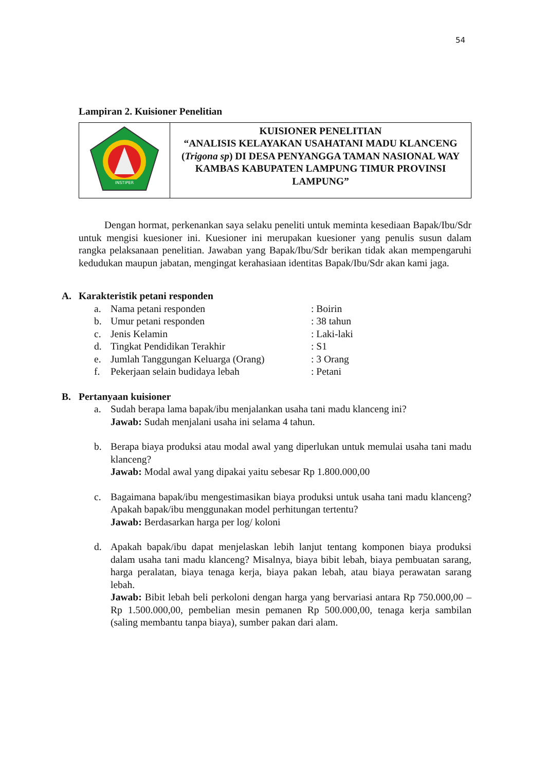54
Lampiran 2. Kuisioner Penelitian
| INSTIPER | KUISIONER PENELITIAN “ANALISIS KELAYAKAN USAHATANI MADU KLANCENG ( Trigona sp ) DI DESA PENYANGGA TAMAN NASIONAL WAY KAMBAS KABUPATEN LAMPUNG TIMUR PROVINSI LAMPUNG” |
Dengan hormat, perkenankan saya selaku peneliti untuk meminta kesediaan Bapak/Ibu/Sdr untuk mengisi kuesioner ini. Kuesioner ini merupakan kuesioner yang penulis susun dalam rangka pelaksanaan penelitian. Jawaban yang Bapak/Ibu/Sdr berikan tidak akan mempengaruhi kedudukan maupun jabatan, mengingat kerahasiaan identitas Bapak/Ibu/Sdr akan kami jaga.
A. Karakteristik petani responden
| a. | Nama petani responden | : Boirin |
| b. | Umur petani responden | : 38 tahun |
| c. | Jenis Kelamin | : Laki-laki |
| d. | Tingkat Pendidikan Terakhir | : S1 |
| e. | Jumlah Tanggungan Keluarga (Orang) | : 3 Orang |
| f. | Pekerjaan selain budidaya lebah | : Petani |
B. Pertanyaan kuisioner
a. Sudah berapa lama bapak/ibu menjalankan usaha tani madu klanceng ini?
Jawab: Sudah menjalani usaha ini selama 4 tahun.
b. Berapa biaya produksi atau modal awal yang diperlukan untuk memulai usaha tani madu klanceng?
Jawab: Modal awal yang dipakai yaitu sebesar Rp 1.800.000,00
c. Bagaimana bapak/ibu mengestimasikan biaya produksi untuk usaha tani madu klanceng? Apakah bapak/ibu menggunakan model perhitungan tertentu?
Jawab: Berdasarkan harga per log/ koloni
d. Apakah bapak/ibu dapat menjelaskan lebih lanjut tentang komponen biaya produksi dalam usaha tani madu klanceng? Misalnya, biaya bibit lebah, biaya pembuatan sarang, harga peralatan, biaya tenaga kerja, biaya pakan lebah, atau biaya perawatan sarang lebah.
Jawab: Bibit lebah beli perkoloni dengan harga yang bervariasi antara Rp 750.000,00 – Rp 1.500.000,00, pembelian mesin pemanen Rp 500.000,00, tenaga kerja sambilan (saling membantu tanpa biaya), sumber pakan dari alam.